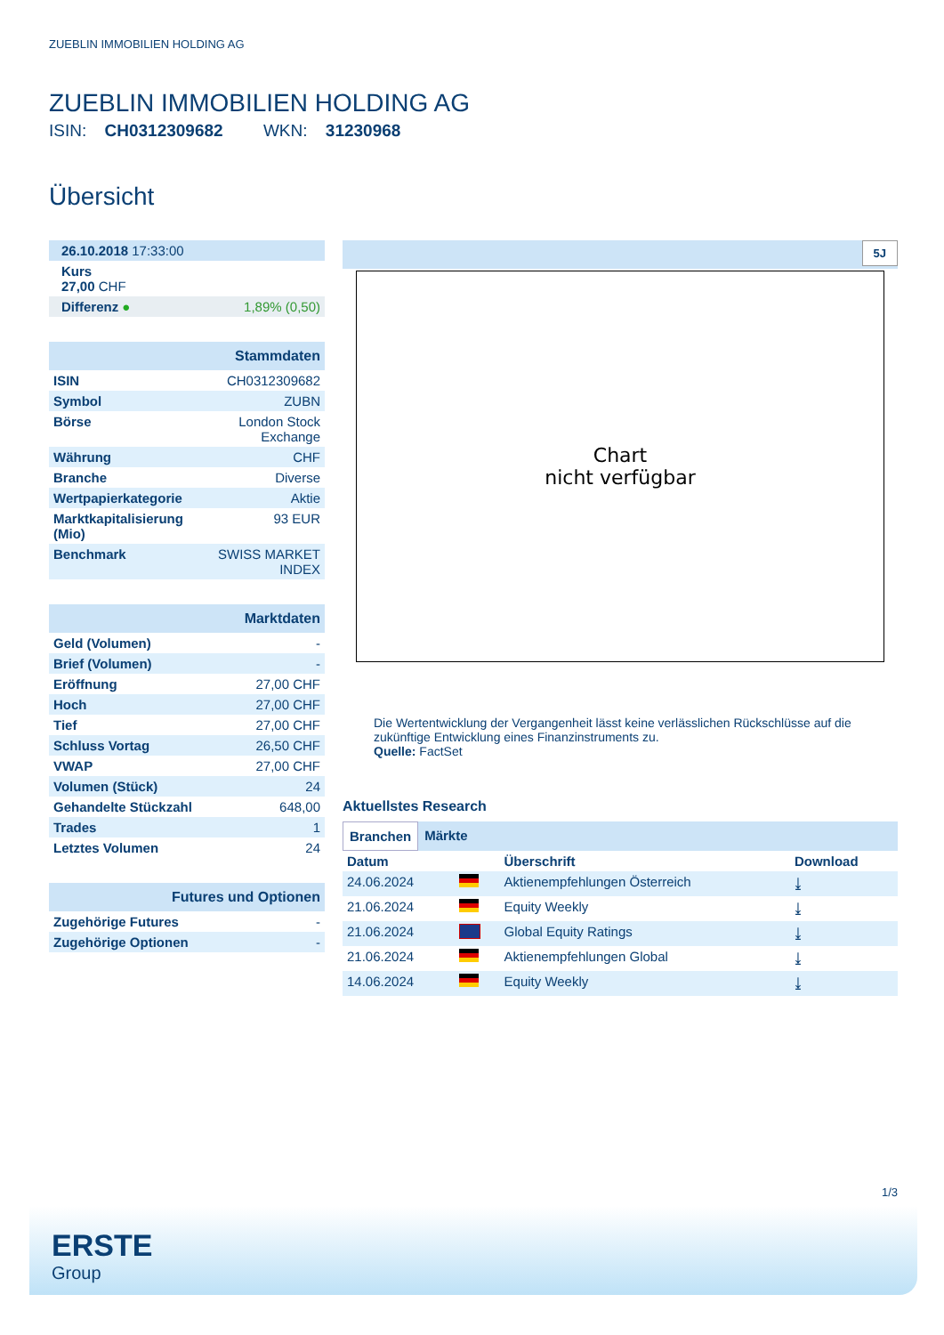ZUEBLIN IMMOBILIEN HOLDING AG
ZUEBLIN IMMOBILIEN HOLDING AG
ISIN: CH0312309682 WKN: 31230968
Übersicht
| 26.10.2018 17:33:00 | |
| Kurs 27,00 CHF | |
| Differenz ● | 1,89% (0,50) |
| Stammdaten | |
| ISIN | CH0312309682 |
| Symbol | ZUBN |
| Börse | London Stock Exchange |
| Währung | CHF |
| Branche | Diverse |
| Wertpapierkategorie | Aktie |
| Marktkapitalisierung (Mio) | 93 EUR |
| Benchmark | SWISS MARKET INDEX |
| Marktdaten | |
| Geld (Volumen) | - |
| Brief (Volumen) | - |
| Eröffnung | 27,00 CHF |
| Hoch | 27,00 CHF |
| Tief | 27,00 CHF |
| Schluss Vortag | 26,50 CHF |
| VWAP | 27,00 CHF |
| Volumen (Stück) | 24 |
| Gehandelte Stückzahl | 648,00 |
| Trades | 1 |
| Letztes Volumen | 24 |
| Futures und Optionen | |
| Zugehörige Futures | - |
| Zugehörige Optionen | - |
5J
Chart
nicht verfügbar
Die Wertentwicklung der Vergangenheit lässt keine verlässlichen Rückschlüsse auf die zukünftige Entwicklung eines Finanzinstruments zu.
Quelle: FactSet
Aktuellstes Research
Branchen Märkte
| Datum | | Überschrift | Download |
| --- | --- | --- | --- |
| 24.06.2024 | | Aktienempfehlungen Österreich | ⤓ |
| 21.06.2024 | | Equity Weekly | ⤓ |
| 21.06.2024 | | Global Equity Ratings | ⤓ |
| 21.06.2024 | | Aktienempfehlungen Global | ⤓ |
| 14.06.2024 | | Equity Weekly | ⤓ |
1/3
ERSTE
Group